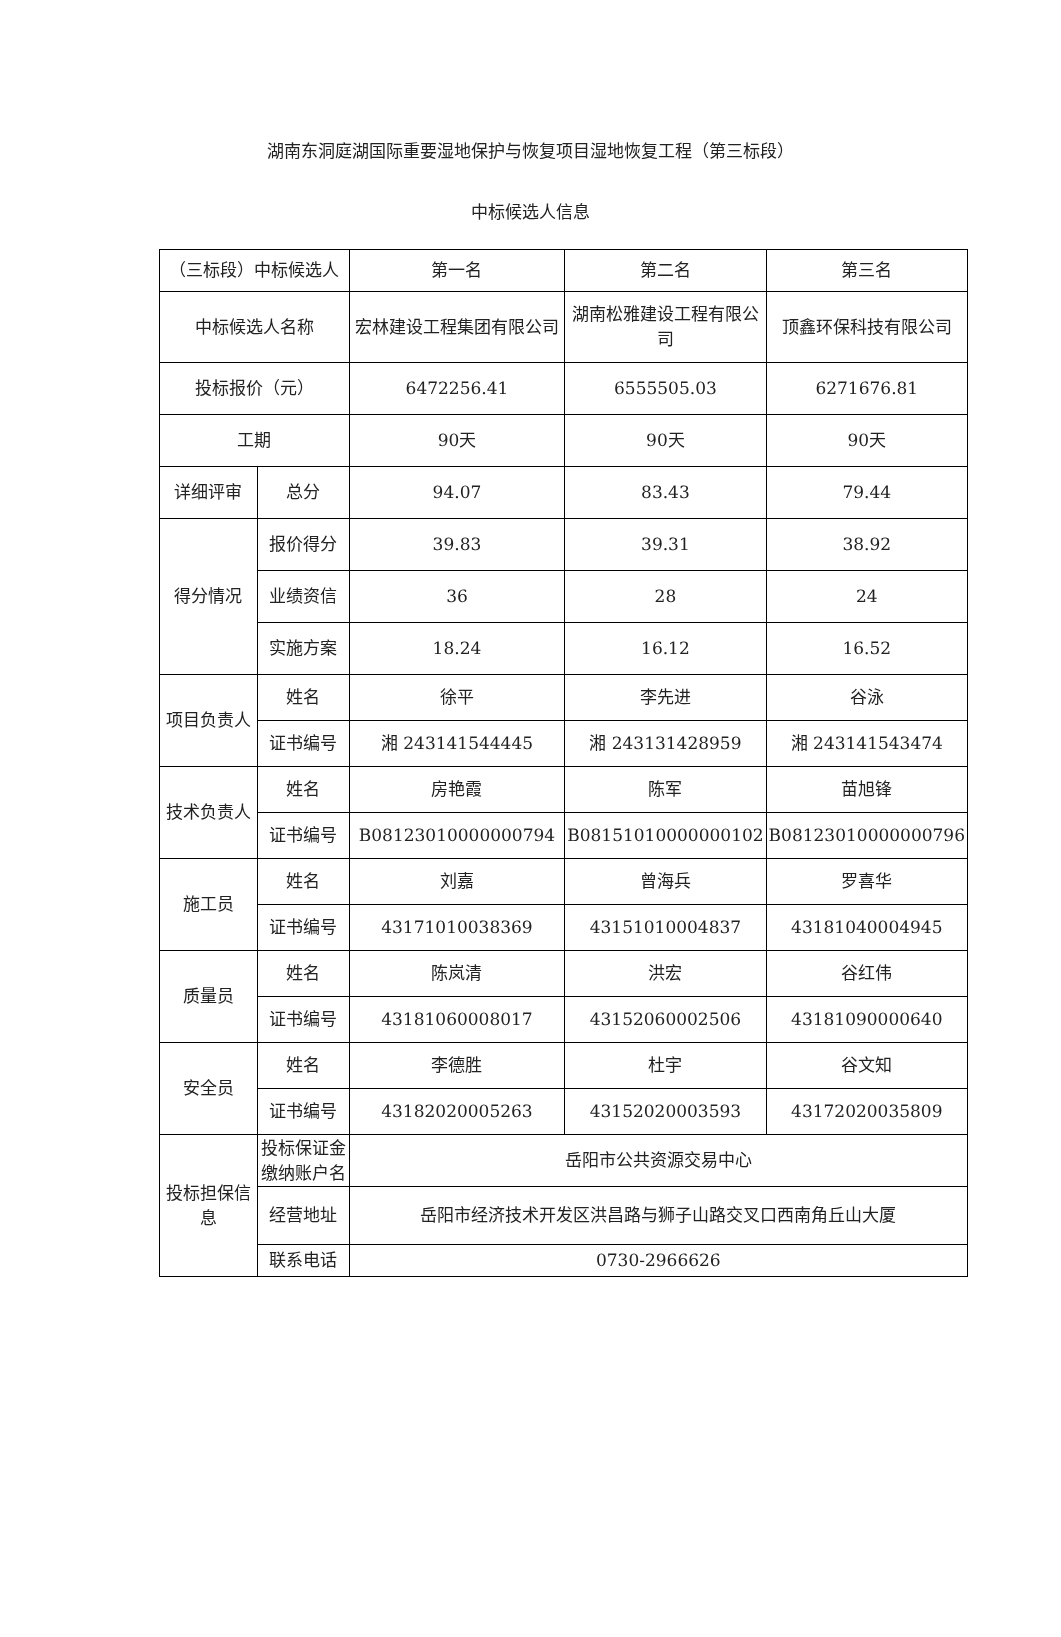湖南东洞庭湖国际重要湿地保护与恢复项目湿地恢复工程（第三标段）
中标候选人信息
| （三标段）中标候选人 | | 第一名 | 第二名 | 第三名 |
| --- | --- | --- | --- | --- |
| 中标候选人名称 | | 宏林建设工程集团有限公司 | 湖南松雅建设工程有限公司 | 顶鑫环保科技有限公司 |
| 投标报价（元） | | 6472256.41 | 6555505.03 | 6271676.81 |
| 工期 | | 90天 | 90天 | 90天 |
| 详细评审 | 总分 | 94.07 | 83.43 | 79.44 |
| 得分情况 | 报价得分 | 39.83 | 39.31 | 38.92 |
| | 业绩资信 | 36 | 28 | 24 |
| | 实施方案 | 18.24 | 16.12 | 16.52 |
| 项目负责人 | 姓名 | 徐平 | 李先进 | 谷泳 |
| | 证书编号 | 湘 243141544445 | 湘 243131428959 | 湘 243141543474 |
| 技术负责人 | 姓名 | 房艳霞 | 陈军 | 苗旭锋 |
| | 证书编号 | B08123010000000794 | B08151010000000102 | B08123010000000796 |
| 施工员 | 姓名 | 刘嘉 | 曾海兵 | 罗喜华 |
| | 证书编号 | 43171010038369 | 43151010004837 | 43181040004945 |
| 质量员 | 姓名 | 陈岚清 | 洪宏 | 谷红伟 |
| | 证书编号 | 43181060008017 | 43152060002506 | 43181090000640 |
| 安全员 | 姓名 | 李德胜 | 杜宇 | 谷文知 |
| | 证书编号 | 43182020005263 | 43152020003593 | 43172020035809 |
| 投标担保信息 | 投标保证金缴纳账户名 | 岳阳市公共资源交易中心 | | |
| | 经营地址 | 岳阳市经济技术开发区洪昌路与狮子山路交叉口西南角丘山大厦 | | |
| | 联系电话 | 0730-2966626 | | |